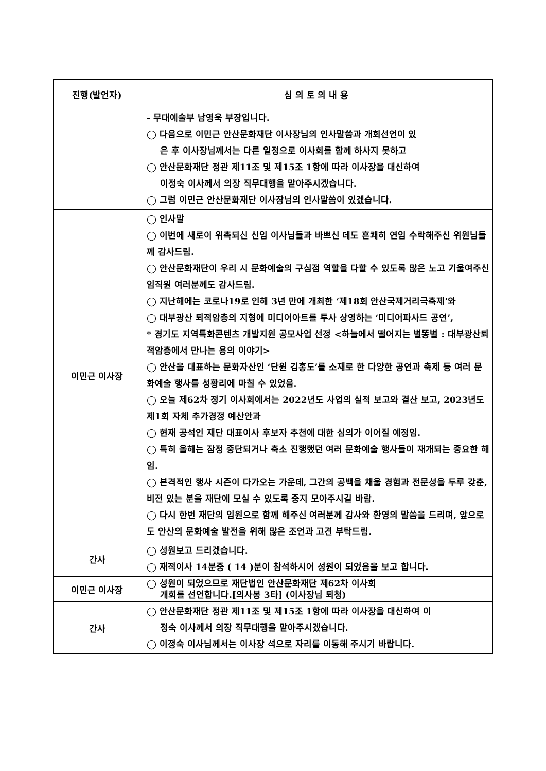| 진행(발언자) | 심 의 토 의 내 용 |
| --- | --- |
| | - 무대예술부 남영욱 부장입니다. ◯ 다음으로 이민근 안산문화재단 이사장님의 인사말씀과 개회선언이 있 은 후 이사장님께서는 다른 일정으로 이사회를 함께 하사지 못하고 ◯ 안산문화재단 정관 제11조 및 제15조 1항에 따라 이사장을 대신하여 이정숙 이사께서 의장 직무대행을 맡아주시겠습니다. ◯ 그럼 이민근 안산문화재단 이사장님의 인사말씀이 있겠습니다. |
| 이민근 이사장 | ◯ 인사말 ◯ 이번에 새로이 위촉되신 신임 이사님들과 바쁘신 데도 흔쾌히 연임 수락해주신 위원님들께 감사드림. ◯ 안산문화재단이 우리 시 문화예술의 구심점 역할을 다할 수 있도록 많은 노고 기울여주신 임직원 여러분께도 감사드림. ◯ 지난해에는 코로나19로 인해 3년 만에 개최한 ‘제18회 안산국제거리극축제’와 ◯ 대부광산 퇴적암층의 지형에 미디어아트를 투사 상영하는 ‘미디어파사드 공연’, * 경기도 지역특화콘텐츠 개발지원 공모사업 선정 <하늘에서 떨어지는 별똥별 : 대부광산퇴적암층에서 만나는 용의 이야기> ◯ 안산을 대표하는 문화자산인 ‘단원 김홍도’를 소재로 한 다양한 공연과 축제 등 여러 문화예술 행사를 성황리에 마칠 수 있었음. ◯ 오늘 제62차 정기 이사회에서는 2022년도 사업의 실적 보고와 결산 보고, 2023년도 제1회 자체 추가경정 예산안과 ◯ 현재 공석인 재단 대표이사 후보자 추천에 대한 심의가 이어질 예정임. ◯ 특히 올해는 잠정 중단되거나 축소 진행했던 여러 문화예술 행사들이 재개되는 중요한 해임. ◯ 본격적인 행사 시즌이 다가오는 가운데, 그간의 공백을 채울 경험과 전문성을 두루 갖춘, 비전 있는 분을 재단에 모실 수 있도록 중지 모아주시길 바람. ◯ 다시 한번 재단의 임원으로 함께 해주신 여러분께 감사와 환영의 말씀을 드리며, 앞으로도 안산의 문화예술 발전을 위해 많은 조언과 고견 부탁드림. |
| 간사 | ◯ 성원보고 드리겠습니다. ◯ 재적이사 14분중 ( 14 )분이 참석하시어 성원이 되었음을 보고 합니다. |
| 이민근 이사장 | ◯ 성원이 되었으므로 재단법인 안산문화재단 제62차 이사회 개회를 선언합니다.[의사봉 3타] (이사장님 퇴청) |
| 간사 | ◯ 안산문화재단 정관 제11조 및 제15조 1항에 따라 이사장을 대신하여 이 정숙 이사께서 의장 직무대행을 맡아주시겠습니다. ◯ 이정숙 이사님께서는 이사장 석으로 자리를 이동해 주시기 바랍니다. |